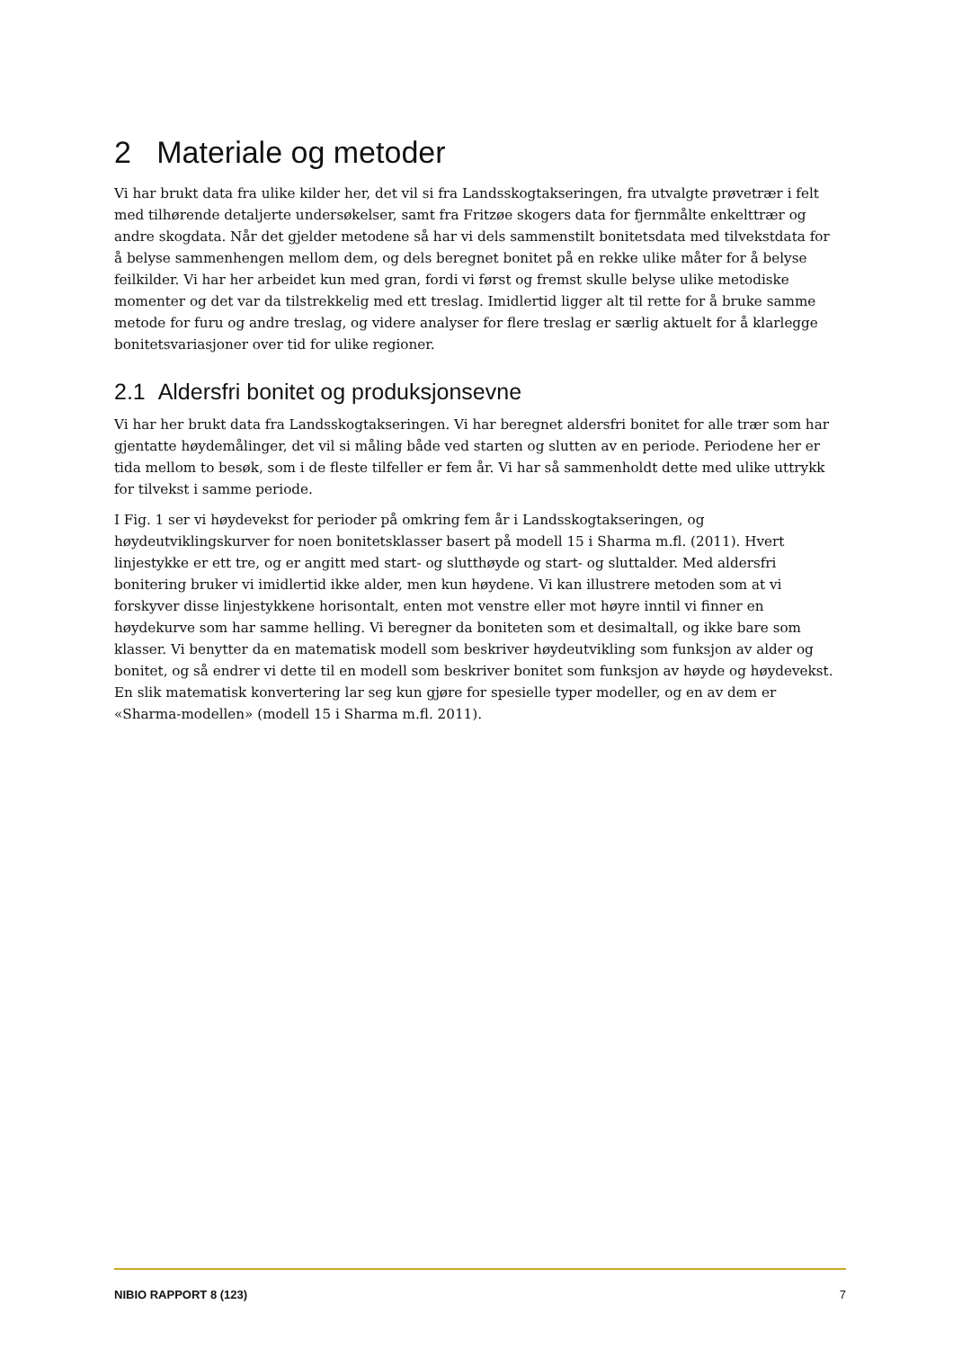2 Materiale og metoder
Vi har brukt data fra ulike kilder her, det vil si fra Landsskogtakseringen, fra utvalgte prøvetrær i felt med tilhørende detaljerte undersøkelser, samt fra Fritzøe skogers data for fjernmålte enkelttrær og andre skogdata. Når det gjelder metodene så har vi dels sammenstilt bonitetsdata med tilvekstdata for å belyse sammenhengen mellom dem, og dels beregnet bonitet på en rekke ulike måter for å belyse feilkilder. Vi har her arbeidet kun med gran, fordi vi først og fremst skulle belyse ulike metodiske momenter og det var da tilstrekkelig med ett treslag. Imidlertid ligger alt til rette for å bruke samme metode for furu og andre treslag, og videre analyser for flere treslag er særlig aktuelt for å klarlegge bonitetsvariasjoner over tid for ulike regioner.
2.1 Aldersfri bonitet og produksjonsevne
Vi har her brukt data fra Landsskogtakseringen. Vi har beregnet aldersfri bonitet for alle trær som har gjentatte høydemålinger, det vil si måling både ved starten og slutten av en periode. Periodene her er tida mellom to besøk, som i de fleste tilfeller er fem år. Vi har så sammenholdt dette med ulike uttrykk for tilvekst i samme periode.
I Fig. 1 ser vi høydevekst for perioder på omkring fem år i Landsskogtakseringen, og høydeutviklingskurver for noen bonitetsklasser basert på modell 15 i Sharma m.fl. (2011). Hvert linjestykke er ett tre, og er angitt med start- og slutthøyde og start- og sluttalder. Med aldersfri bonitering bruker vi imidlertid ikke alder, men kun høydene. Vi kan illustrere metoden som at vi forskyver disse linjestykkene horisontalt, enten mot venstre eller mot høyre inntil vi finner en høydekurve som har samme helling. Vi beregner da boniteten som et desimaltall, og ikke bare som klasser. Vi benytter da en matematisk modell som beskriver høydeutvikling som funksjon av alder og bonitet, og så endrer vi dette til en modell som beskriver bonitet som funksjon av høyde og høydevekst. En slik matematisk konvertering lar seg kun gjøre for spesielle typer modeller, og en av dem er «Sharma-modellen» (modell 15 i Sharma m.fl. 2011).
NIBIO RAPPORT 8 (123) 7